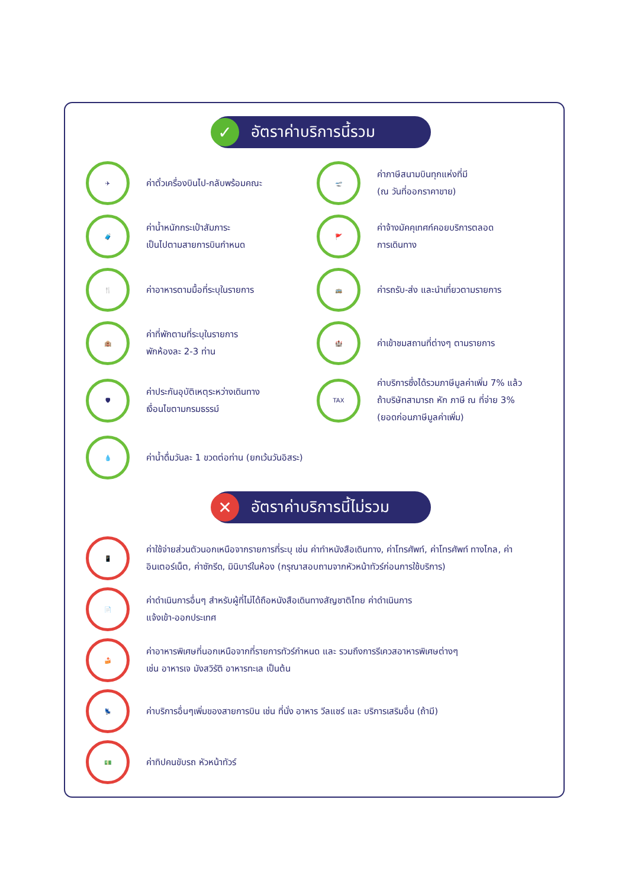✓ อัตราค่าบริการนี้รวม
✈
ค่าตั๋วเครื่องบินไป-กลับพร้อมคณะ
🛫
ค่าภาษีสนามบินทุกแห่งที่มี
(ณ วันที่ออกราคาขาย)
🧳
ค่าน้ำหนักกระเป๋าสัมภาระ
เป็นไปตามสายการบินกำหนด
🚩
ค่าจ้างมัคคุเทศก์คอยบริการตลอด
การเดินทาง
🍴
ค่าอาหารตามมื้อที่ระบุในรายการ
🚌
ค่ารถรับ-ส่ง และนำเที่ยวตามรายการ
🏨
ค่าที่พักตามที่ระบุในรายการ
พักห้องละ 2-3 ท่าน
🏰
ค่าเข้าชมสถานที่ต่างๆ ตามรายการ
🛡
ค่าประกันอุบัติเหตุระหว่างเดินทาง
เงื่อนไขตามกรมธรรม์
TAX
ค่าบริการซึ่งได้รวมภาษีมูลค่าเพิ่ม 7% แล้ว
ถ้าบริษัทสามารถ หัก ภาษี ณ ที่จ่าย 3%
(ยอดก่อนภาษีมูลค่าเพิ่ม)
💧
ค่าน้ำดื่มวันละ 1 ขวดต่อท่าน (ยกเว้นวันอิสระ)
✕ อัตราค่าบริการนี้ไม่รวม
📱
ค่าใช้จ่ายส่วนตัวนอกเหนือจากรายการที่ระบุ เช่น ค่าทำหนังสือเดินทาง, ค่าโทรศัพท์, ค่าโทรศัพท์ ทางไกล, ค่าอินเตอร์เน็ต, ค่าซักรีด, มินิบาร์ในห้อง (กรุณาสอบถามจากหัวหน้าทัวร์ก่อนการใช้บริการ)
📄
ค่าดำเนินการอื่นๆ สำหรับผู้ที่ไม่ได้ถือหนังสือเดินทางสัญชาติไทย ค่าดำเนินการ
แจ้งเข้า-ออกประเทศ
🍰
ค่าอาหารพิเศษที่นอกเหนือจากที่รายการทัวร์กำหนด และ รวมถึงการรีเควสอาหารพิเศษต่างๆ
เช่น อาหารเจ มังสวิรัติ อาหารทะเล เป็นต้น
💺
ค่าบริการอื่นๆเพิ่มของสายการบิน เช่น ที่นั่ง อาหาร วีลแชร์ และ บริการเสริมอื่น (ถ้ามี)
💵
ค่าทิปคนขับรถ หัวหน้าทัวร์